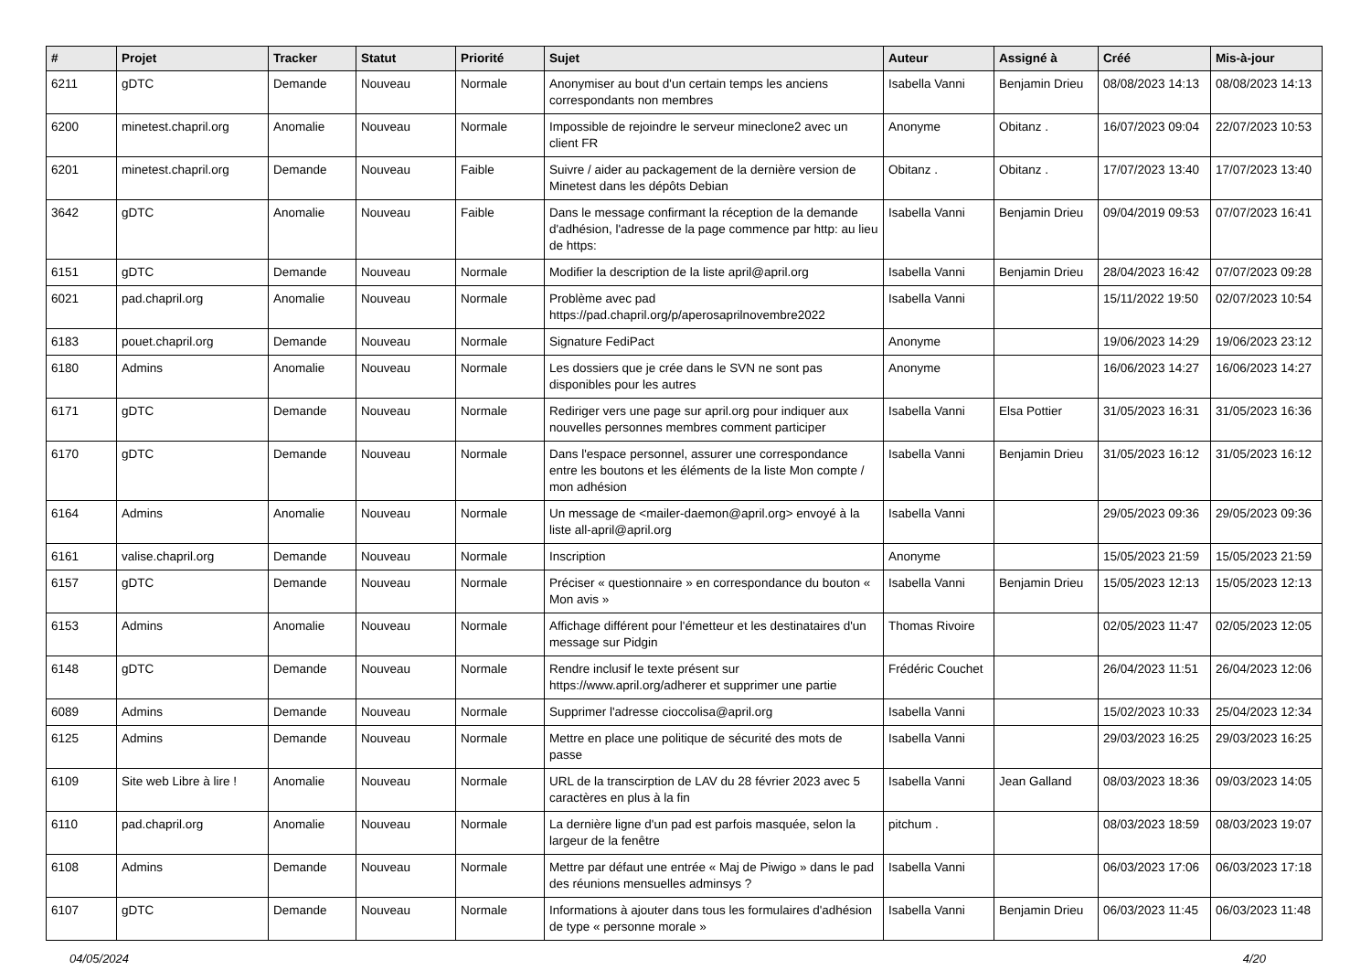| # | Projet | Tracker | Statut | Priorité | Sujet | Auteur | Assigné à | Créé | Mis-à-jour |
| --- | --- | --- | --- | --- | --- | --- | --- | --- | --- |
| 6211 | gDTC | Demande | Nouveau | Normale | Anonymiser au bout d'un certain temps les anciens correspondants non membres | Isabella Vanni | Benjamin Drieu | 08/08/2023 14:13 | 08/08/2023 14:13 |
| 6200 | minetest.chapril.org | Anomalie | Nouveau | Normale | Impossible de rejoindre le serveur mineclone2 avec un client FR | Anonyme | Obitanz . | 16/07/2023 09:04 | 22/07/2023 10:53 |
| 6201 | minetest.chapril.org | Demande | Nouveau | Faible | Suivre / aider au packagement de la dernière version de Minetest dans les dépôts Debian | Obitanz . | Obitanz . | 17/07/2023 13:40 | 17/07/2023 13:40 |
| 3642 | gDTC | Anomalie | Nouveau | Faible | Dans le message confirmant la réception de la demande d'adhésion, l'adresse de la page commence par http: au lieu de https: | Isabella Vanni | Benjamin Drieu | 09/04/2019 09:53 | 07/07/2023 16:41 |
| 6151 | gDTC | Demande | Nouveau | Normale | Modifier la description de la liste april@april.org | Isabella Vanni | Benjamin Drieu | 28/04/2023 16:42 | 07/07/2023 09:28 |
| 6021 | pad.chapril.org | Anomalie | Nouveau | Normale | Problème avec pad https://pad.chapril.org/p/aperosaprilnovembre2022 | Isabella Vanni | | 15/11/2022 19:50 | 02/07/2023 10:54 |
| 6183 | pouet.chapril.org | Demande | Nouveau | Normale | Signature FediPact | Anonyme | | 19/06/2023 14:29 | 19/06/2023 23:12 |
| 6180 | Admins | Anomalie | Nouveau | Normale | Les dossiers que je crée dans le SVN ne sont pas disponibles pour les autres | Anonyme | | 16/06/2023 14:27 | 16/06/2023 14:27 |
| 6171 | gDTC | Demande | Nouveau | Normale | Rediriger vers une page sur april.org pour indiquer aux nouvelles personnes membres comment participer | Isabella Vanni | Elsa Pottier | 31/05/2023 16:31 | 31/05/2023 16:36 |
| 6170 | gDTC | Demande | Nouveau | Normale | Dans l'espace personnel, assurer une correspondance entre les boutons et les éléments de la liste Mon compte / mon adhésion | Isabella Vanni | Benjamin Drieu | 31/05/2023 16:12 | 31/05/2023 16:12 |
| 6164 | Admins | Anomalie | Nouveau | Normale | Un message de <mailer-daemon@april.org> envoyé à la liste all-april@april.org | Isabella Vanni | | 29/05/2023 09:36 | 29/05/2023 09:36 |
| 6161 | valise.chapril.org | Demande | Nouveau | Normale | Inscription | Anonyme | | 15/05/2023 21:59 | 15/05/2023 21:59 |
| 6157 | gDTC | Demande | Nouveau | Normale | Préciser « questionnaire » en correspondance du bouton « Mon avis » | Isabella Vanni | Benjamin Drieu | 15/05/2023 12:13 | 15/05/2023 12:13 |
| 6153 | Admins | Anomalie | Nouveau | Normale | Affichage différent pour l'émetteur et les destinataires d'un message sur Pidgin | Thomas Rivoire | | 02/05/2023 11:47 | 02/05/2023 12:05 |
| 6148 | gDTC | Demande | Nouveau | Normale | Rendre inclusif le texte présent sur https://www.april.org/adherer et supprimer une partie | Frédéric Couchet | | 26/04/2023 11:51 | 26/04/2023 12:06 |
| 6089 | Admins | Demande | Nouveau | Normale | Supprimer l'adresse cioccolisa@april.org | Isabella Vanni | | 15/02/2023 10:33 | 25/04/2023 12:34 |
| 6125 | Admins | Demande | Nouveau | Normale | Mettre en place une politique de sécurité des mots de passe | Isabella Vanni | | 29/03/2023 16:25 | 29/03/2023 16:25 |
| 6109 | Site web Libre à lire ! | Anomalie | Nouveau | Normale | URL de la transcirption de LAV du 28 février 2023 avec 5 caractères en plus à la fin | Isabella Vanni | Jean Galland | 08/03/2023 18:36 | 09/03/2023 14:05 |
| 6110 | pad.chapril.org | Anomalie | Nouveau | Normale | La dernière ligne d'un pad est parfois masquée, selon la largeur de la fenêtre | pitchum . | | 08/03/2023 18:59 | 08/03/2023 19:07 |
| 6108 | Admins | Demande | Nouveau | Normale | Mettre par défaut une entrée « Maj de Piwigo » dans le pad des réunions mensuelles adminsys ? | Isabella Vanni | | 06/03/2023 17:06 | 06/03/2023 17:18 |
| 6107 | gDTC | Demande | Nouveau | Normale | Informations à ajouter dans tous les formulaires d'adhésion de type « personne morale » | Isabella Vanni | Benjamin Drieu | 06/03/2023 11:45 | 06/03/2023 11:48 |
04/05/2024 4/20